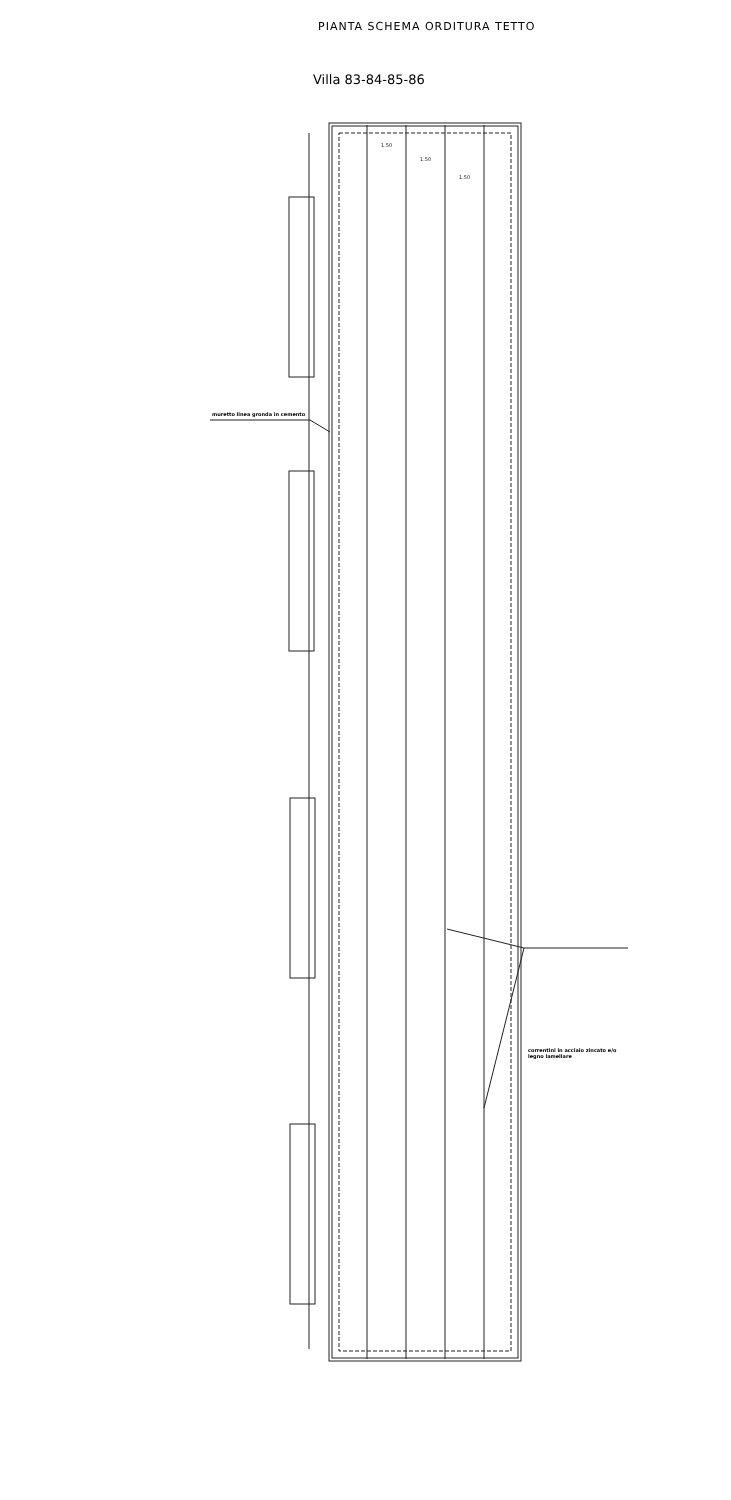PIANTA SCHEMA ORDITURA TETTO
Villa 83-84-85-86
1.50
1.50
1.50
muretto linea gronda in cemento
correntini in acciaio zincato e/o
legno lamellare